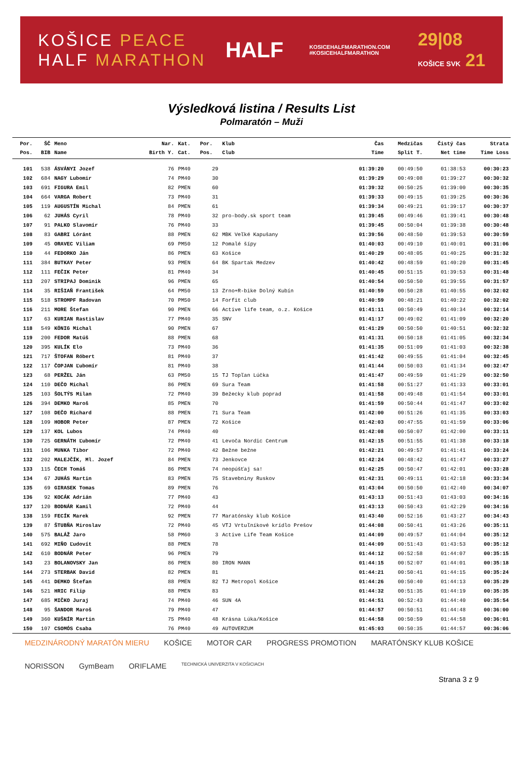KOŠICE PEACE
HALF MARATHON
HALF
KOSICEHALFMARATHON.COM
#KOSICEHALFMARATHON
29|08
KOŠICE SVK 21
Výsledková listina / Results List
Polmaratón – Muži
| Por. | ŠČ | Meno | Nar. | Kat. | Por. | Klub | Čas | Medzičas | Čistý čas | Strata |
| --- | --- | --- | --- | --- | --- | --- | --- | --- | --- | --- |
| Pos. | BIB | Name | Birth Y. | Cat. | Pos. | Club | Time | Split T. | Net time | Time Loss |
| 101 | 538 | ÁSVÁNYI Jozef | 76 | PM40 | 29 | | 01:39:20 | 00:49:50 | 01:38:53 | 00:30:23 |
| 102 | 684 | NAGY Lubomir | 74 | PM40 | 30 | | 01:39:29 | 00:49:08 | 01:39:27 | 00:30:32 |
| 103 | 691 | FIGURA Emil | 82 | PMEN | 60 | | 01:39:32 | 00:50:25 | 01:39:00 | 00:30:35 |
| 104 | 664 | VARGA Robert | 73 | PM40 | 31 | | 01:39:33 | 00:49:15 | 01:39:25 | 00:30:36 |
| 105 | 119 | AUGUSTÍN Michal | 84 | PMEN | 61 | | 01:39:34 | 00:49:21 | 01:39:17 | 00:30:37 |
| 106 | 62 | JUHÁS Cyril | 78 | PM40 | 32 | pro-body.sk sport team | 01:39:45 | 00:49:46 | 01:39:41 | 00:30:48 |
| 107 | 91 | PALKO Slavomír | 76 | PM40 | 33 | | 01:39:45 | 00:50:04 | 01:39:38 | 00:30:48 |
| 108 | 83 | GABRI Lóránt | 88 | PMEN | 62 | MBK Veľké Kapušany | 01:39:56 | 00:48:50 | 01:39:53 | 00:30:59 |
| 109 | 45 | ORAVEC Viliam | 69 | PM50 | 12 | Pomalé šípy | 01:40:03 | 00:49:10 | 01:40:01 | 00:31:06 |
| 110 | 44 | FEDORKO Ján | 86 | PMEN | 63 | Košice | 01:40:29 | 00:48:05 | 01:40:25 | 00:31:32 |
| 111 | 384 | BUTKAY Peter | 93 | PMEN | 64 | BK Spartak Medzev | 01:40:42 | 00:48:59 | 01:40:20 | 00:31:45 |
| 112 | 111 | FEČIK Peter | 81 | PM40 | 34 | | 01:40:45 | 00:51:15 | 01:39:53 | 00:31:48 |
| 113 | 207 | STRIPAJ Dominik | 96 | PMEN | 65 | | 01:40:54 | 00:50:50 | 01:39:55 | 00:31:57 |
| 114 | 35 | RIŠIAŇ František | 64 | PM50 | 13 | Zrno+R-bike Dolný Kubín | 01:40:59 | 00:50:28 | 01:40:55 | 00:32:02 |
| 115 | 518 | STROMPF Radovan | 70 | PM50 | 14 | Forfit club | 01:40:59 | 00:48:21 | 01:40:22 | 00:32:02 |
| 116 | 211 | MORE Štefan | 90 | PMEN | 66 | Active life team, o.z. Košice | 01:41:11 | 00:50:49 | 01:40:34 | 00:32:14 |
| 117 | 63 | KURIAN Rastislav | 77 | PM40 | 35 | SNV | 01:41:17 | 00:49:02 | 01:41:09 | 00:32:20 |
| 118 | 549 | KÖNIG Michal | 90 | PMEN | 67 | | 01:41:29 | 00:50:50 | 01:40:51 | 00:32:32 |
| 119 | 200 | FEDOR Matúš | 88 | PMEN | 68 | | 01:41:31 | 00:50:18 | 01:41:05 | 00:32:34 |
| 120 | 395 | KULÍK Elo | 73 | PM40 | 36 | | 01:41:35 | 00:51:09 | 01:41:03 | 00:32:38 |
| 121 | 717 | ŠTOFAN Róbert | 81 | PM40 | 37 | | 01:41:42 | 00:49:55 | 01:41:04 | 00:32:45 |
| 122 | 117 | ČOPJAN Ľubomír | 81 | PM40 | 38 | | 01:41:44 | 00:50:03 | 01:41:34 | 00:32:47 |
| 123 | 68 | PERŽEL Ján | 63 | PM50 | 15 | TJ Topľan Lúčka | 01:41:47 | 00:49:59 | 01:41:29 | 00:32:50 |
| 124 | 110 | DEČO Michal | 86 | PMEN | 69 | Sura Team | 01:41:58 | 00:51:27 | 01:41:33 | 00:33:01 |
| 125 | 103 | ŠOLTÝS Milan | 72 | PM40 | 39 | Bežecky klub poprad | 01:41:58 | 00:49:48 | 01:41:54 | 00:33:01 |
| 126 | 394 | DEMKO Maroš | 85 | PMEN | 70 | | 01:41:59 | 00:50:44 | 01:41:47 | 00:33:02 |
| 127 | 108 | DEČO Richard | 88 | PMEN | 71 | Sura Team | 01:42:00 | 00:51:26 | 01:41:35 | 00:33:03 |
| 128 | 109 | HOBOR Peter | 87 | PMEN | 72 | Košice | 01:42:03 | 00:47:55 | 01:41:59 | 00:33:06 |
| 129 | 137 | KOL Lubos | 74 | PM40 | 40 | | 01:42:08 | 00:50:07 | 01:42:00 | 00:33:11 |
| 130 | 725 | GERNÁTH Ľubomír | 72 | PM40 | 41 | Levoča Nordic Centrum | 01:42:15 | 00:51:55 | 01:41:38 | 00:33:18 |
| 131 | 106 | MUNKA Tibor | 72 | PM40 | 42 | Bežne bežne | 01:42:21 | 00:49:57 | 01:41:41 | 00:33:24 |
| 132 | 202 | MALEJČÍK, Ml. Jozef | 84 | PMEN | 73 | Jenkovce | 01:42:24 | 00:48:42 | 01:41:47 | 00:33:27 |
| 133 | 115 | ČECH Tomáš | 86 | PMEN | 74 | neopúšťaj sa! | 01:42:25 | 00:50:47 | 01:42:01 | 00:33:28 |
| 134 | 67 | JUHÁS Martin | 83 | PMEN | 75 | Stavebniny Ruskov | 01:42:31 | 00:49:11 | 01:42:18 | 00:33:34 |
| 135 | 69 | GIRASEK Tomas | 89 | PMEN | 76 | | 01:43:04 | 00:50:50 | 01:42:40 | 00:34:07 |
| 136 | 92 | KOCÁK Adrián | 77 | PM40 | 43 | | 01:43:13 | 00:51:43 | 01:43:03 | 00:34:16 |
| 137 | 120 | BODNÁR Kamil | 72 | PM40 | 44 | | 01:43:13 | 00:50:43 | 01:42:29 | 00:34:16 |
| 138 | 159 | FECÍK Marek | 92 | PMEN | 77 | Maratónsky klub Košice | 01:43:40 | 00:52:16 | 01:43:27 | 00:34:43 |
| 139 | 87 | ŠTUBŇA Miroslav | 72 | PM40 | 45 | VTJ Vrtuľníkové krídlo Prešov | 01:44:08 | 00:50:41 | 01:43:26 | 00:35:11 |
| 140 | 575 | BALÁŽ Jaro | 58 | PM60 | 3 | Active Life Team Košice | 01:44:09 | 00:49:57 | 01:44:04 | 00:35:12 |
| 141 | 692 | MIŇO Ľudovít | 88 | PMEN | 78 | | 01:44:09 | 00:51:43 | 01:43:53 | 00:35:12 |
| 142 | 610 | BODNÁR Peter | 96 | PMEN | 79 | | 01:44:12 | 00:52:58 | 01:44:07 | 00:35:15 |
| 143 | 23 | BOLANOVSKY Jan | 86 | PMEN | 80 | IRON MANN | 01:44:15 | 00:52:07 | 01:44:01 | 00:35:18 |
| 144 | 273 | STERBAK David | 82 | PMEN | 81 | | 01:44:21 | 00:50:41 | 01:44:15 | 00:35:24 |
| 145 | 441 | DEMKO Štefan | 88 | PMEN | 82 | TJ Metropol Košice | 01:44:26 | 00:50:40 | 01:44:13 | 00:35:29 |
| 146 | 521 | HRIC Filip | 88 | PMEN | 83 | | 01:44:32 | 00:51:35 | 01:44:19 | 00:35:35 |
| 147 | 685 | MIČKO Juraj | 74 | PM40 | 46 | SUN 4A | 01:44:51 | 00:52:43 | 01:44:40 | 00:35:54 |
| 148 | 95 | ŠANDOR Maroš | 79 | PM40 | 47 | | 01:44:57 | 00:50:51 | 01:44:48 | 00:36:00 |
| 149 | 360 | KUŠNÍR Martin | 75 | PM40 | 48 | Krásna Lúka/Košice | 01:44:58 | 00:50:59 | 01:44:58 | 00:36:01 |
| 150 | 107 | CSOMÓS Csaba | 76 | PM40 | 49 | AUTOVERZUM | 01:45:03 | 00:50:35 | 01:44:57 | 00:36:06 |
MEDZINÁRODNÝ MARATÓN MIERU KOŠICE MOTOR CAR PROGRESS PROMOTION MARATÓNSKY KLUB KOŠICE NORISSON GymBeam ORIFLAME TECHNICKÁ UNIVERZITA V KOŠICIACH
Strana 3 z 9